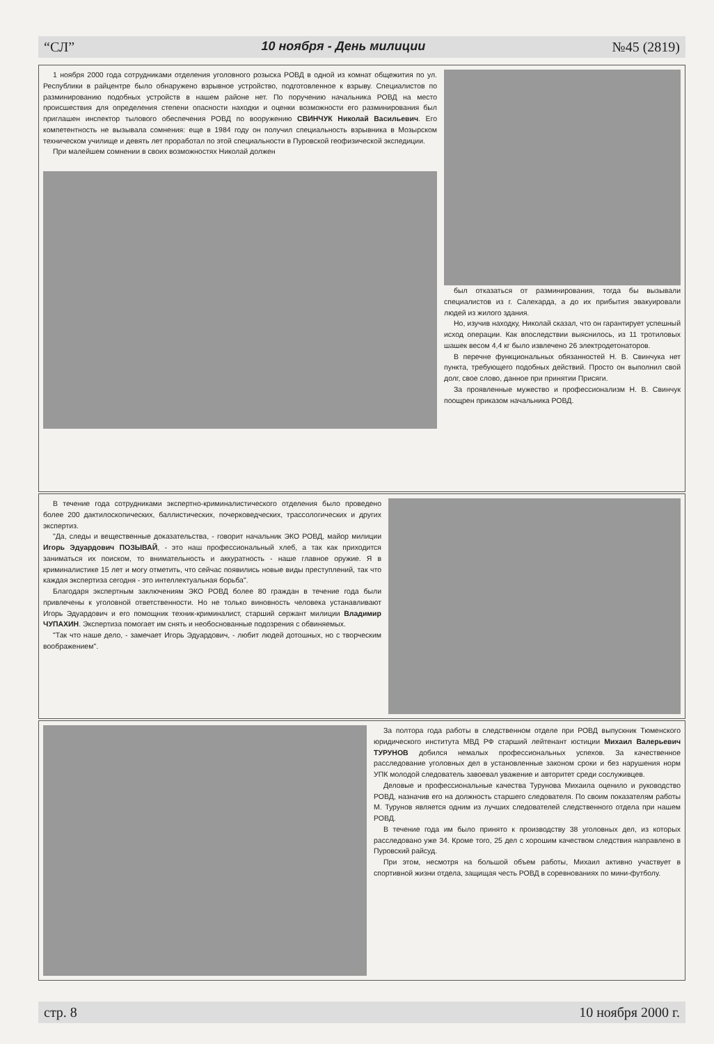“СЛ” 10 ноября - День милиции №45 (2819)
1 ноября 2000 года сотрудниками отделения уголовного розыска РОВД в одной из комнат общежития по ул. Республики в райцентре было обнаружено взрывное устройство, подготовленное к взрыву. Специалистов по разминированию подобных устройств в нашем районе нет. По поручению начальника РОВД на место происшествия для определения степени опасности находки и оценки возможности его разминирования был приглашен инспектор тылового обеспечения РОВД по вооружению СВИНЧУК Николай Васильевич. Его компетентность не вызывала сомнения: еще в 1984 году он получил специальность взрывника в Мозырском техническом училище и девять лет проработал по этой специальности в Пуровской геофизической экспедиции.
При малейшем сомнении в своих возможностях Николай должен
был отказаться от разминирования, тогда бы вызывали специалистов из г. Салехарда, а до их прибытия эвакуировали людей из жилого здания.
Но, изучив находку, Николай сказал, что он гарантирует успешный исход операции. Как впоследствии выяснилось, из 11 тротиловых шашек весом 4,4 кг было извлечено 26 электродетонаторов.
В перечне функциональных обязанностей Н. В. Свинчука нет пункта, требующего подобных действий. Просто он выполнил свой долг, свое слово, данное при принятии Присяги.
За проявленные мужество и профессионализм Н. В. Свинчук поощрен приказом начальника РОВД.
В течение года сотрудниками экспертно-криминалистического отделения было проведено более 200 дактилоскопических, баллистических, почерковедческих, трассологических и других экспертиз.
"Да, следы и вещественные доказательства, - говорит начальник ЭКО РОВД, майор милиции Игорь Эдуардович ПОЗЫВАЙ, - это наш профессиональный хлеб, а так как приходится заниматься их поиском, то внимательность и аккуратность - наше главное оружие. Я в криминалистике 15 лет и могу отметить, что сейчас появились новые виды преступлений, так что каждая экспертиза сегодня - это интеллектуальная борьба".
Благодаря экспертным заключениям ЭКО РОВД более 80 граждан в течение года были привлечены к уголовной ответственности. Но не только виновность человека устанавливают Игорь Эдуардович и его помощник техник-криминалист, старший сержант милиции Владимир ЧУПАХИН. Экспертиза помогает им снять и необоснованные подозрения с обвиняемых.
"Так что наше дело, - замечает Игорь Эдуардович, - любит людей дотошных, но с творческим воображением".
За полтора года работы в следственном отделе при РОВД выпускник Тюменского юридического института МВД РФ старший лейтенант юстиции Михаил Валерьевич ТУРУНОВ добился немалых профессиональных успехов. За качественное расследование уголовных дел в установленные законом сроки и без нарушения норм УПК молодой следователь завоевал уважение и авторитет среди сослуживцев.
Деловые и профессиональные качества Турунова Михаила оценило и руководство РОВД, назначив его на должность старшего следователя. По своим показателям работы М. Турунов является одним из лучших следователей следственного отдела при нашем РОВД.
В течение года им было принято к производству 38 уголовных дел, из которых расследовано уже 34. Кроме того, 25 дел с хорошим качеством следствия направлено в Пуровский райсуд.
При этом, несмотря на большой объем работы, Михаил активно участвует в спортивной жизни отдела, защищая честь РОВД в соревнованиях по мини-футболу.
стр. 8 10 ноября 2000 г.